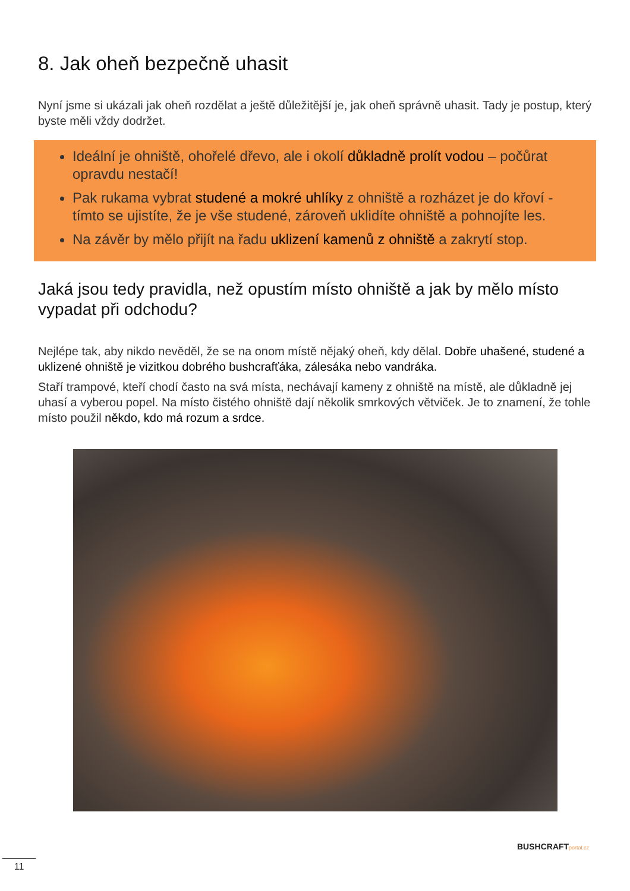8. Jak oheň bezpečně uhasit
Nyní jsme si ukázali jak oheň rozdělat a ještě důležitější je, jak oheň správně uhasit. Tady je postup, který byste měli vždy dodržet.
Ideální je ohniště, ohořelé dřevo, ale i okolí důkladně prolít vodou – počůrat opravdu nestačí!
Pak rukama vybrat studené a mokré uhlíky z ohniště a rozházet je do křoví - tímto se ujistíte, že je vše studené, zároveň uklidíte ohniště a pohnojíte les.
Na závěr by mělo přijít na řadu uklizení kamenů z ohniště a zakrytí stop.
Jaká jsou tedy pravidla, než opustím místo ohniště a jak by mělo místo vypadat při odchodu?
Nejlépe tak, aby nikdo nevěděl, že se na onom místě nějaký oheň, kdy dělal. Dobře uhašené, studené a uklizené ohniště je vizitkou dobrého bushcrafťáka, zálesáka nebo vandráka.
Staří trampové, kteří chodí často na svá místa, nechávají kameny z ohniště na místě, ale důkladně jej uhasí a vyberou popel. Na místo čistého ohniště dají několik smrkových větviček. Je to znamení, že tohle místo použil někdo, kdo má rozum a srdce.
BUSHCRAFTportal.cz
11